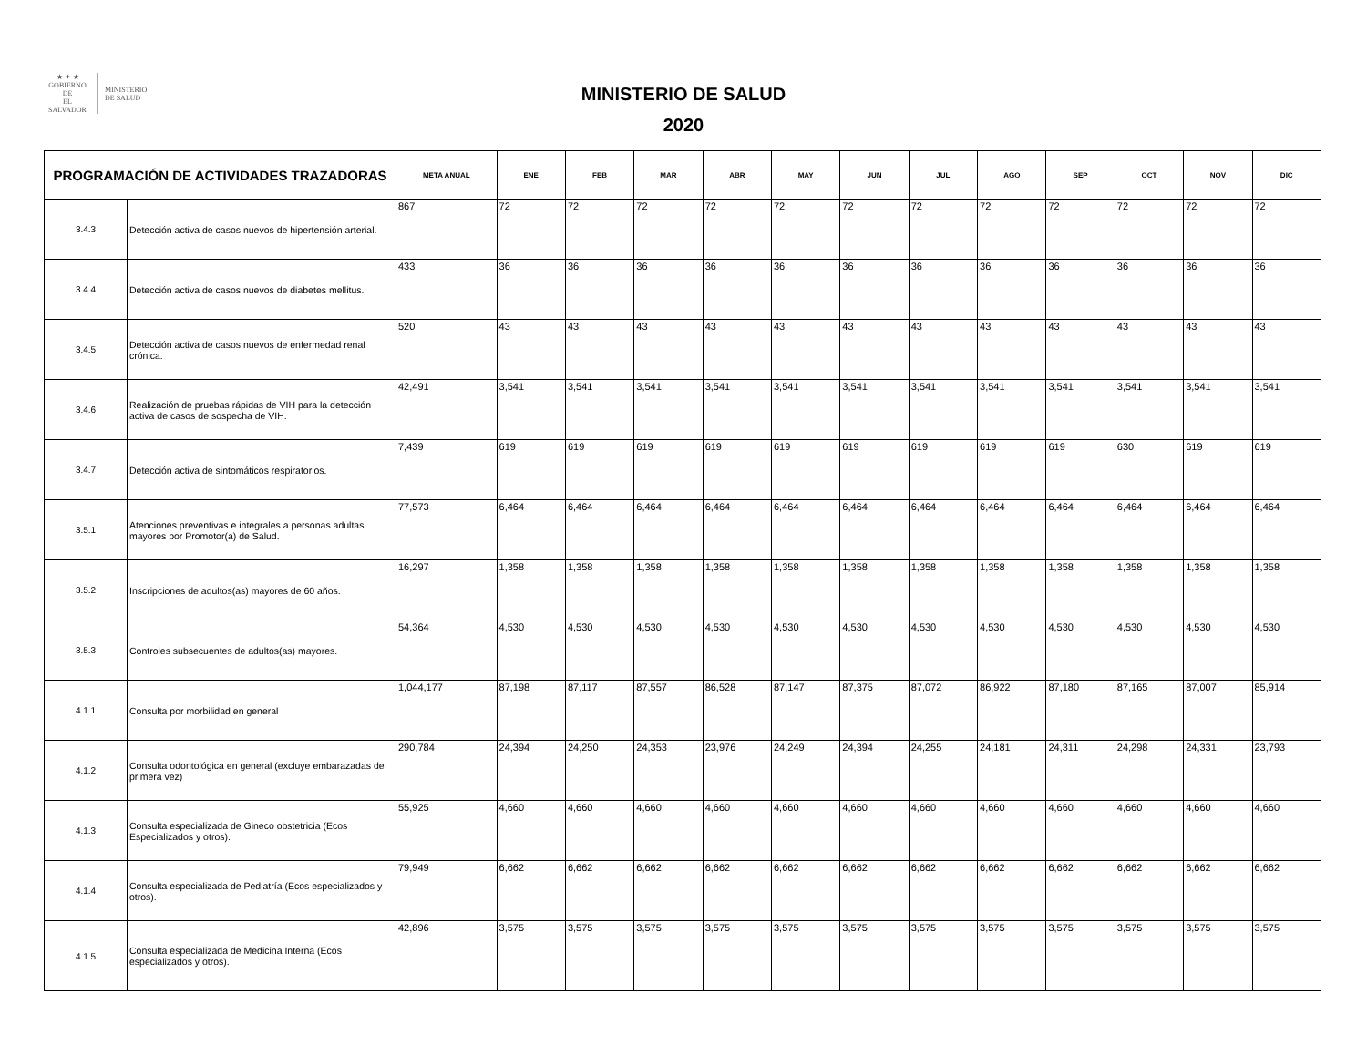★ ✦ ★
GOBIERNO DE
EL SALVADOR
MINISTERIO
DE SALUD
MINISTERIO DE SALUD
2020
| PROGRAMACIÓN DE ACTIVIDADES TRAZADORAS | | META ANUAL | ENE | FEB | MAR | ABR | MAY | JUN | JUL | AGO | SEP | OCT | NOV | DIC |
| --- | --- | --- | --- | --- | --- | --- | --- | --- | --- | --- | --- | --- | --- | --- |
| 3.4.3 | Detección activa de casos nuevos de hipertensión arterial. | 867 | 72 | 72 | 72 | 72 | 72 | 72 | 72 | 72 | 72 | 72 | 72 | 72 |
| 3.4.4 | Detección activa de casos nuevos de diabetes mellitus. | 433 | 36 | 36 | 36 | 36 | 36 | 36 | 36 | 36 | 36 | 36 | 36 | 36 |
| 3.4.5 | Detección activa de casos nuevos de enfermedad renal crónica. | 520 | 43 | 43 | 43 | 43 | 43 | 43 | 43 | 43 | 43 | 43 | 43 | 43 |
| 3.4.6 | Realización de pruebas rápidas de VIH para la detección activa de casos de sospecha de VIH. | 42,491 | 3,541 | 3,541 | 3,541 | 3,541 | 3,541 | 3,541 | 3,541 | 3,541 | 3,541 | 3,541 | 3,541 | 3,541 |
| 3.4.7 | Detección activa de sintomáticos respiratorios. | 7,439 | 619 | 619 | 619 | 619 | 619 | 619 | 619 | 619 | 619 | 630 | 619 | 619 |
| 3.5.1 | Atenciones preventivas e integrales a personas adultas mayores por Promotor(a) de Salud. | 77,573 | 6,464 | 6,464 | 6,464 | 6,464 | 6,464 | 6,464 | 6,464 | 6,464 | 6,464 | 6,464 | 6,464 | 6,464 |
| 3.5.2 | Inscripciones de adultos(as) mayores de 60 años. | 16,297 | 1,358 | 1,358 | 1,358 | 1,358 | 1,358 | 1,358 | 1,358 | 1,358 | 1,358 | 1,358 | 1,358 | 1,358 |
| 3.5.3 | Controles subsecuentes de adultos(as) mayores. | 54,364 | 4,530 | 4,530 | 4,530 | 4,530 | 4,530 | 4,530 | 4,530 | 4,530 | 4,530 | 4,530 | 4,530 | 4,530 |
| 4.1.1 | Consulta por morbilidad en general | 1,044,177 | 87,198 | 87,117 | 87,557 | 86,528 | 87,147 | 87,375 | 87,072 | 86,922 | 87,180 | 87,165 | 87,007 | 85,914 |
| 4.1.2 | Consulta odontológica en general (excluye embarazadas de primera vez) | 290,784 | 24,394 | 24,250 | 24,353 | 23,976 | 24,249 | 24,394 | 24,255 | 24,181 | 24,311 | 24,298 | 24,331 | 23,793 |
| 4.1.3 | Consulta especializada de Gineco obstetricia (Ecos Especializados y otros). | 55,925 | 4,660 | 4,660 | 4,660 | 4,660 | 4,660 | 4,660 | 4,660 | 4,660 | 4,660 | 4,660 | 4,660 | 4,660 |
| 4.1.4 | Consulta especializada de Pediatría (Ecos especializados y otros). | 79,949 | 6,662 | 6,662 | 6,662 | 6,662 | 6,662 | 6,662 | 6,662 | 6,662 | 6,662 | 6,662 | 6,662 | 6,662 |
| 4.1.5 | Consulta especializada de Medicina Interna (Ecos especializados y otros). | 42,896 | 3,575 | 3,575 | 3,575 | 3,575 | 3,575 | 3,575 | 3,575 | 3,575 | 3,575 | 3,575 | 3,575 | 3,575 |